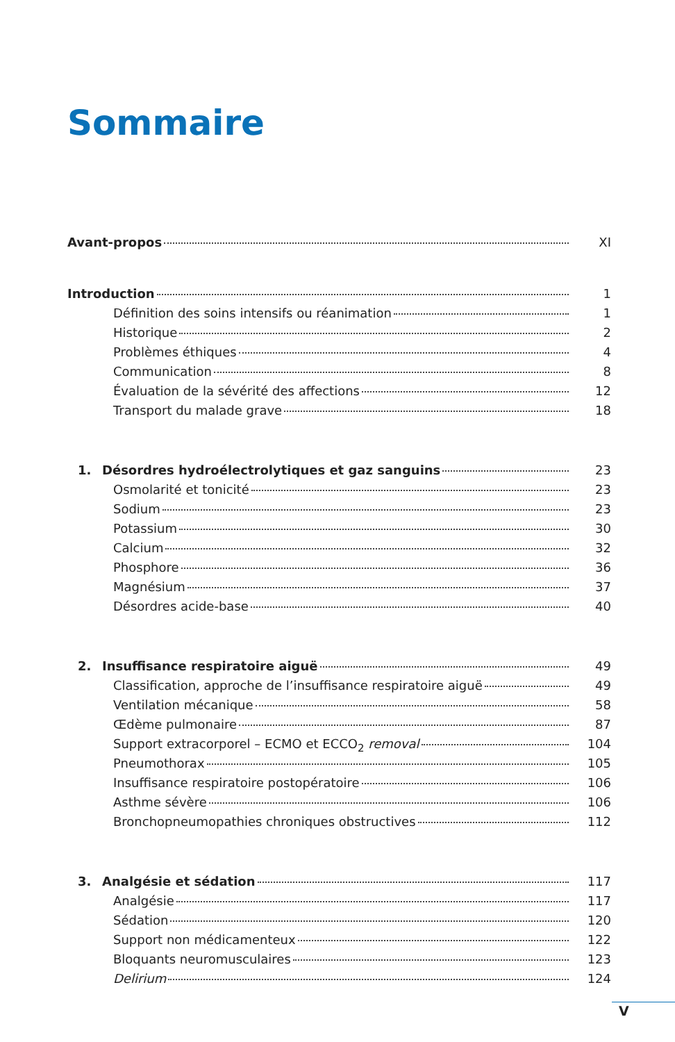Sommaire
Avant-propos XI
Introduction 1
Définition des soins intensifs ou réanimation 1
Historique 2
Problèmes éthiques 4
Communication 8
Évaluation de la sévérité des affections 12
Transport du malade grave 18
1. Désordres hydroélectrolytiques et gaz sanguins 23
Osmolarité et tonicité 23
Sodium 23
Potassium 30
Calcium 32
Phosphore 36
Magnésium 37
Désordres acide-base 40
2. Insuffisance respiratoire aiguë 49
Classification, approche de l’insuffisance respiratoire aiguë 49
Ventilation mécanique 58
Œdème pulmonaire 87
Support extracorporel – ECMO et ECCO<sub>2</sub> removal 104
Pneumothorax 105
Insuffisance respiratoire postopératoire 106
Asthme sévère 106
Bronchopneumopathies chroniques obstructives 112
3. Analgésie et sédation 117
Analgésie 117
Sédation 120
Support non médicamenteux 122
Bloquants neuromusculaires 123
Delirium 124
V